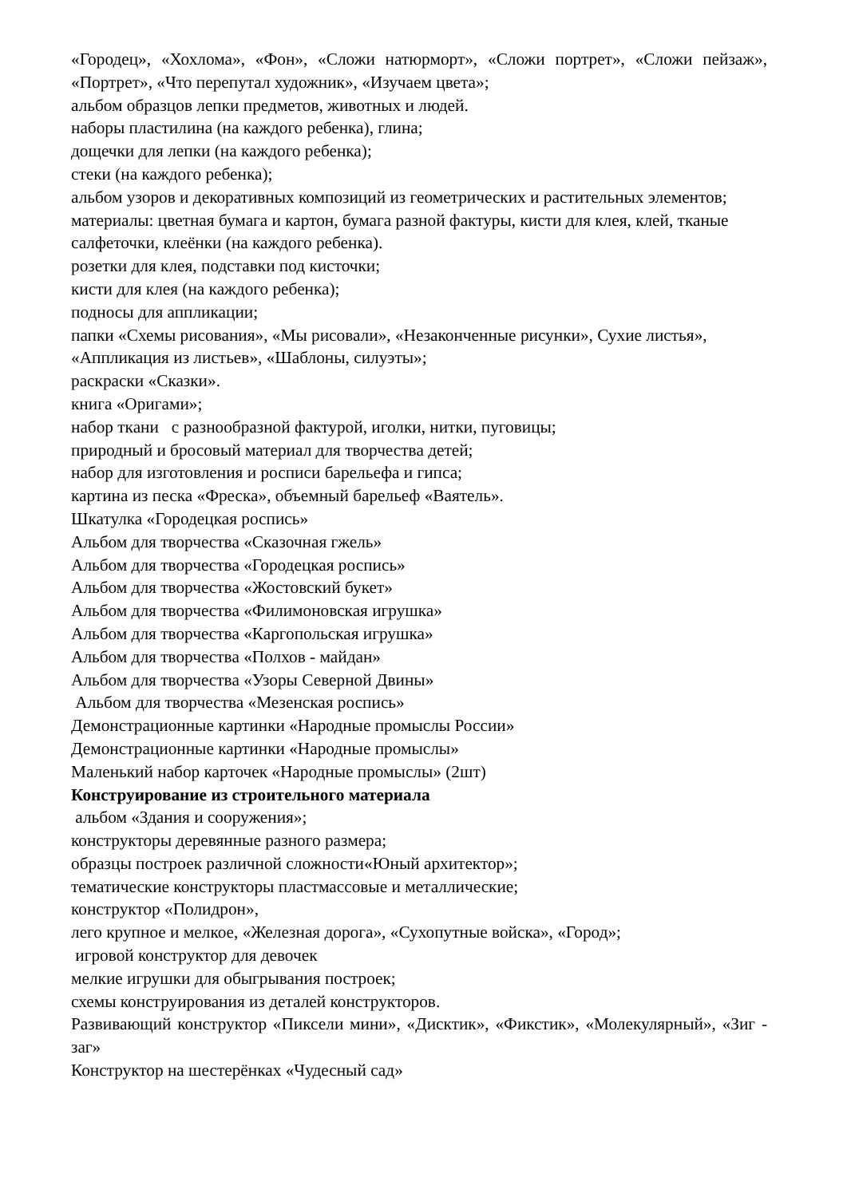«Городец», «Хохлома», «Фон», «Сложи натюрморт», «Сложи портрет», «Сложи пейзаж», «Портрет», «Что перепутал художник», «Изучаем цвета»;
альбом образцов лепки предметов, животных и людей.
наборы пластилина (на каждого ребенка), глина;
дощечки для лепки (на каждого ребенка);
стеки (на каждого ребенка);
альбом узоров и декоративных композиций из геометрических и растительных элементов;
материалы: цветная бумага и картон, бумага разной фактуры, кисти для клея, клей, тканые салфеточки, клеёнки (на каждого ребенка).
розетки для клея, подставки под кисточки;
кисти для клея (на каждого ребенка);
подносы для аппликации;
папки «Схемы рисования», «Мы рисовали», «Незаконченные рисунки», Сухие листья», «Аппликация из листьев», «Шаблоны, силуэты»;
раскраски «Сказки».
книга «Оригами»;
набор ткани с разнообразной фактурой, иголки, нитки, пуговицы;
природный и бросовый материал для творчества детей;
набор для изготовления и росписи барельефа и гипса;
картина из песка «Фреска», объемный барельеф «Ваятель».
Шкатулка «Городецкая роспись»
Альбом для творчества «Сказочная гжель»
Альбом для творчества «Городецкая роспись»
Альбом для творчества «Жостовский букет»
Альбом для творчества «Филимоновская игрушка»
Альбом для творчества «Каргопольская игрушка»
Альбом для творчества «Полхов - майдан»
Альбом для творчества «Узоры Северной Двины»
Альбом для творчества «Мезенская роспись»
Демонстрационные картинки «Народные промыслы России»
Демонстрационные картинки «Народные промыслы»
Маленький набор карточек «Народные промыслы» (2шт)
Конструирование из строительного материала
альбом «Здания и сооружения»;
конструкторы деревянные разного размера;
образцы построек различной сложности«Юный архитектор»;
тематические конструкторы пластмассовые и металлические;
конструктор «Полидрон»,
лего крупное и мелкое, «Железная дорога», «Сухопутные войска», «Город»;
игровой конструктор для девочек
мелкие игрушки для обыгрывания построек;
схемы конструирования из деталей конструкторов.
Развивающий конструктор «Пиксели мини», «Дисктик», «Фикстик», «Молекулярный», «Зиг - заг»
Конструктор на шестерёнках «Чудесный сад»